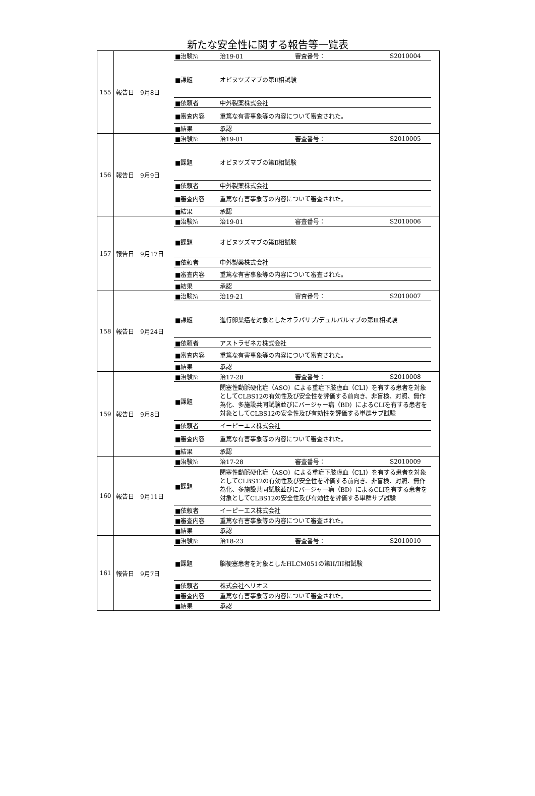新たな安全性に関する報告等一覧表
| 155 | 報告日 9月8日 / ■治験№ / 治19-01 / 審査番号： / S2010004 / / ■課題 / オビヌツズマブの第Ⅱ相試験 / / / / ■依頼者 / 中外製薬株式会社 / / / / ■審査内容 / 重篤な有害事象等の内容について審査された。 / / / / ■結果 / 承認 / / / |
| 156 | 報告日 9月9日 / ■治験№ / 治19-01 / 審査番号： / S2010005 / / ■課題 / オビヌツズマブの第Ⅱ相試験 / / / / ■依頼者 / 中外製薬株式会社 / / / / ■審査内容 / 重篤な有害事象等の内容について審査された。 / / / / ■結果 / 承認 / / / |
| 157 | 報告日 9月17日 / ■治験№ / 治19-01 / 審査番号： / S2010006 / / ■課題 / オビヌツズマブの第Ⅱ相試験 / / / / ■依頼者 / 中外製薬株式会社 / / / / ■審査内容 / 重篤な有害事象等の内容について審査された。 / / / / ■結果 / 承認 / / / |
| 158 | 報告日 9月24日 / ■治験№ / 治19-21 / 審査番号： / S2010007 / / ■課題 / 進行卵巣癌を対象としたオラパリブ/デュルバルマブの第Ⅲ相試験 / / / / ■依頼者 / アストラゼネカ株式会社 / / / / ■審査内容 / 重篤な有害事象等の内容について審査された。 / / / / ■結果 / 承認 / / / |
| 159 | 報告日 9月8日 / ■治験№ / 治17-28 / 審査番号： / S2010008 / / ■課題 / 閉塞性動脈硬化症（ASO）による重症下肢虚血（CLI）を有する患者を対象としてCLBS12の有効性及び安全性を評価する前向き、非盲検、対照、無作為化、多施設共同試験並びにバージャー病（BD）によるCLIを有する患者を対象としてCLBS12の安全性及び有効性を評価する単群サブ試験 / / / / ■依頼者 / イーピーエス株式会社 / / / / ■審査内容 / 重篤な有害事象等の内容について審査された。 / / / / ■結果 / 承認 / / / |
| 160 | 報告日 9月11日 / ■治験№ / 治17-28 / 審査番号： / S2010009 / / ■課題 / 閉塞性動脈硬化症（ASO）による重症下肢虚血（CLI）を有する患者を対象としてCLBS12の有効性及び安全性を評価する前向き、非盲検、対照、無作為化、多施設共同試験並びにバージャー病（BD）によるCLIを有する患者を対象としてCLBS12の安全性及び有効性を評価する単群サブ試験 / / / / ■依頼者 / イーピーエス株式会社 / / / / ■審査内容 / 重篤な有害事象等の内容について審査された。 / / / / ■結果 / 承認 / / / |
| 161 | 報告日 9月7日 / ■治験№ / 治18-23 / 審査番号： / S2010010 / / ■課題 / 脳梗塞患者を対象としたHLCM051の第II/III相試験 / / / / ■依頼者 / 株式会社ヘリオス / / / / ■審査内容 / 重篤な有害事象等の内容について審査された。 / / / / ■結果 / 承認 / / / |